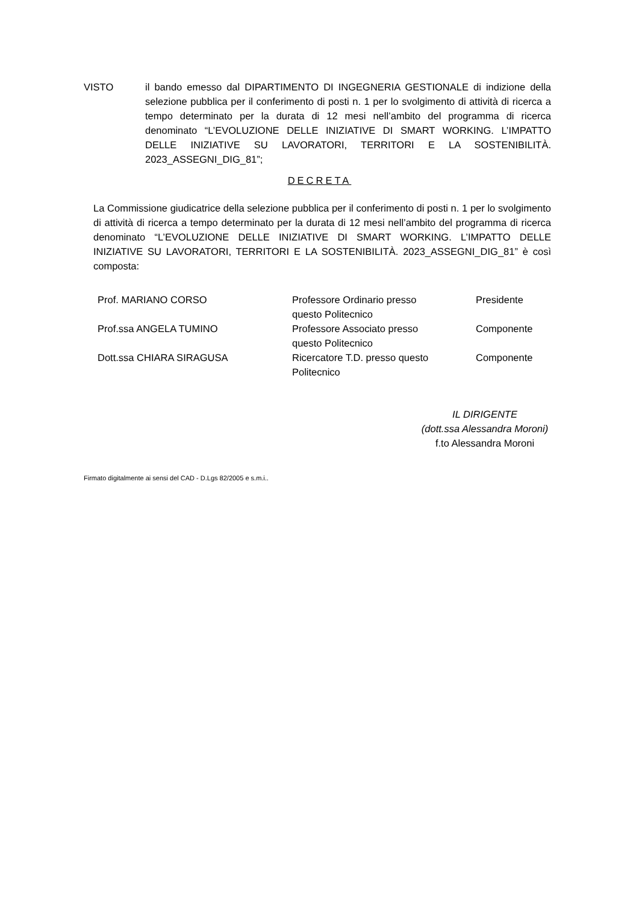VISTO il bando emesso dal DIPARTIMENTO DI INGEGNERIA GESTIONALE di indizione della selezione pubblica per il conferimento di posti n. 1 per lo svolgimento di attività di ricerca a tempo determinato per la durata di 12 mesi nell’ambito del programma di ricerca denominato “L’EVOLUZIONE DELLE INIZIATIVE DI SMART WORKING. L’IMPATTO DELLE INIZIATIVE SU LAVORATORI, TERRITORI E LA SOSTENIBILITÀ. 2023_ASSEGNI_DIG_81”;
DECRETA
La Commissione giudicatrice della selezione pubblica per il conferimento di posti n. 1 per lo svolgimento di attività di ricerca a tempo determinato per la durata di 12 mesi nell’ambito del programma di ricerca denominato “L’EVOLUZIONE DELLE INIZIATIVE DI SMART WORKING. L’IMPATTO DELLE INIZIATIVE SU LAVORATORI, TERRITORI E LA SOSTENIBILITÀ. 2023_ASSEGNI_DIG_81” è così composta:
| Prof. MARIANO CORSO | Professore Ordinario presso questo Politecnico | Presidente |
| Prof.ssa ANGELA TUMINO | Professore Associato presso questo Politecnico | Componente |
| Dott.ssa CHIARA SIRAGUSA | Ricercatore T.D. presso questo Politecnico | Componente |
IL DIRIGENTE
(dott.ssa Alessandra Moroni)
f.to Alessandra Moroni
Firmato digitalmente ai sensi del CAD - D.Lgs 82/2005 e s.m.i..